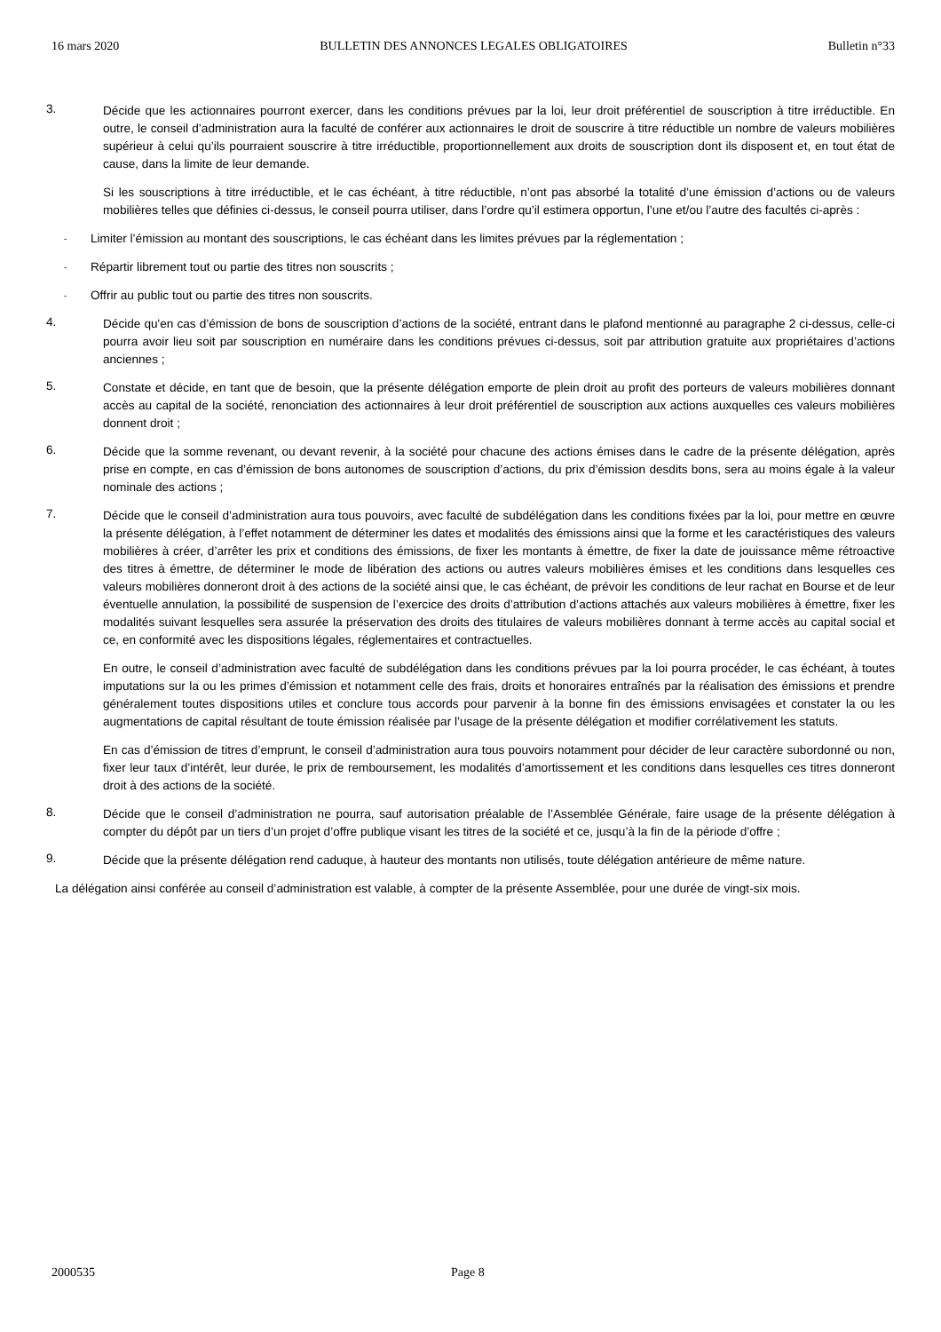16 mars 2020 BULLETIN DES ANNONCES LEGALES OBLIGATOIRES Bulletin n°33
3.
Décide que les actionnaires pourront exercer, dans les conditions prévues par la loi, leur droit préférentiel de souscription à titre irréductible. En outre, le conseil d’administration aura la faculté de conférer aux actionnaires le droit de souscrire à titre réductible un nombre de valeurs mobilières supérieur à celui qu’ils pourraient souscrire à titre irréductible, proportionnellement aux droits de souscription dont ils disposent et, en tout état de cause, dans la limite de leur demande.
Si les souscriptions à titre irréductible, et le cas échéant, à titre réductible, n’ont pas absorbé la totalité d’une émission d’actions ou de valeurs mobilières telles que définies ci-dessus, le conseil pourra utiliser, dans l’ordre qu’il estimera opportun, l’une et/ou l’autre des facultés ci-après :
- Limiter l’émission au montant des souscriptions, le cas échéant dans les limites prévues par la réglementation ;
- Répartir librement tout ou partie des titres non souscrits ;
- Offrir au public tout ou partie des titres non souscrits.
4.
Décide qu'en cas d’émission de bons de souscription d’actions de la société, entrant dans le plafond mentionné au paragraphe 2 ci-dessus, celle-ci pourra avoir lieu soit par souscription en numéraire dans les conditions prévues ci-dessus, soit par attribution gratuite aux propriétaires d’actions anciennes ;
5.
Constate et décide, en tant que de besoin, que la présente délégation emporte de plein droit au profit des porteurs de valeurs mobilières donnant accès au capital de la société, renonciation des actionnaires à leur droit préférentiel de souscription aux actions auxquelles ces valeurs mobilières donnent droit ;
6.
Décide que la somme revenant, ou devant revenir, à la société pour chacune des actions émises dans le cadre de la présente délégation, après prise en compte, en cas d’émission de bons autonomes de souscription d’actions, du prix d’émission desdits bons, sera au moins égale à la valeur nominale des actions ;
7.
Décide que le conseil d’administration aura tous pouvoirs, avec faculté de subdélégation dans les conditions fixées par la loi, pour mettre en œuvre la présente délégation, à l’effet notamment de déterminer les dates et modalités des émissions ainsi que la forme et les caractéristiques des valeurs mobilières à créer, d’arrêter les prix et conditions des émissions, de fixer les montants à émettre, de fixer la date de jouissance même rétroactive des titres à émettre, de déterminer le mode de libération des actions ou autres valeurs mobilières émises et les conditions dans lesquelles ces valeurs mobilières donneront droit à des actions de la société ainsi que, le cas échéant, de prévoir les conditions de leur rachat en Bourse et de leur éventuelle annulation, la possibilité de suspension de l’exercice des droits d’attribution d’actions attachés aux valeurs mobilières à émettre, fixer les modalités suivant lesquelles sera assurée la préservation des droits des titulaires de valeurs mobilières donnant à terme accès au capital social et ce, en conformité avec les dispositions légales, réglementaires et contractuelles.
En outre, le conseil d’administration avec faculté de subdélégation dans les conditions prévues par la loi pourra procéder, le cas échéant, à toutes imputations sur la ou les primes d’émission et notamment celle des frais, droits et honoraires entraînés par la réalisation des émissions et prendre généralement toutes dispositions utiles et conclure tous accords pour parvenir à la bonne fin des émissions envisagées et constater la ou les augmentations de capital résultant de toute émission réalisée par l’usage de la présente délégation et modifier corrélativement les statuts.
En cas d’émission de titres d’emprunt, le conseil d’administration aura tous pouvoirs notamment pour décider de leur caractère subordonné ou non, fixer leur taux d’intérêt, leur durée, le prix de remboursement, les modalités d’amortissement et les conditions dans lesquelles ces titres donneront droit à des actions de la société.
8.
Décide que le conseil d’administration ne pourra, sauf autorisation préalable de l’Assemblée Générale, faire usage de la présente délégation à compter du dépôt par un tiers d’un projet d’offre publique visant les titres de la société et ce, jusqu’à la fin de la période d’offre ;
9.
Décide que la présente délégation rend caduque, à hauteur des montants non utilisés, toute délégation antérieure de même nature.
La délégation ainsi conférée au conseil d’administration est valable, à compter de la présente Assemblée, pour une durée de vingt-six mois.
2000535 Page 8